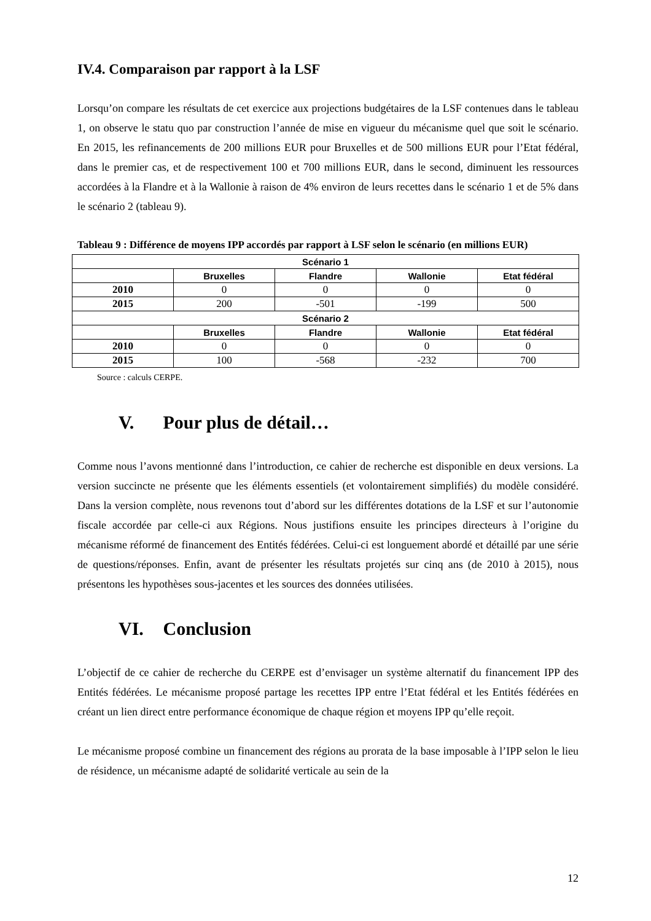IV.4. Comparaison par rapport à la LSF
Lorsqu’on compare les résultats de cet exercice aux projections budgétaires de la LSF contenues dans le tableau 1, on observe le statu quo par construction l’année de mise en vigueur du mécanisme quel que soit le scénario. En 2015, les refinancements de 200 millions EUR pour Bruxelles et de 500 millions EUR pour l’Etat fédéral, dans le premier cas, et de respectivement 100 et 700 millions EUR, dans le second, diminuent les ressources accordées à la Flandre et à la Wallonie à raison de 4% environ de leurs recettes dans le scénario 1 et de 5% dans le scénario 2 (tableau 9).
Tableau 9 : Différence de moyens IPP accordés par rapport à LSF selon le scénario (en millions EUR)
| Scénario 1 | | | | |
| --- | --- | --- | --- | --- |
| | Bruxelles | Flandre | Wallonie | Etat fédéral |
| 2010 | 0 | 0 | 0 | 0 |
| 2015 | 200 | -501 | -199 | 500 |
| Scénario 2 | | | | |
| | Bruxelles | Flandre | Wallonie | Etat fédéral |
| 2010 | 0 | 0 | 0 | 0 |
| 2015 | 100 | -568 | -232 | 700 |
Source : calculs CERPE.
V. Pour plus de détail…
Comme nous l’avons mentionné dans l’introduction, ce cahier de recherche est disponible en deux versions. La version succincte ne présente que les éléments essentiels (et volontairement simplifiés) du modèle considéré. Dans la version complète, nous revenons tout d’abord sur les différentes dotations de la LSF et sur l’autonomie fiscale accordée par celle-ci aux Régions. Nous justifions ensuite les principes directeurs à l’origine du mécanisme réformé de financement des Entités fédérées. Celui-ci est longuement abordé et détaillé par une série de questions/réponses. Enfin, avant de présenter les résultats projetés sur cinq ans (de 2010 à 2015), nous présentons les hypothèses sous-jacentes et les sources des données utilisées.
VI. Conclusion
L’objectif de ce cahier de recherche du CERPE est d’envisager un système alternatif du financement IPP des Entités fédérées. Le mécanisme proposé partage les recettes IPP entre l’Etat fédéral et les Entités fédérées en créant un lien direct entre performance économique de chaque région et moyens IPP qu’elle reçoit.
Le mécanisme proposé combine un financement des régions au prorata de la base imposable à l’IPP selon le lieu de résidence, un mécanisme adapté de solidarité verticale au sein de la
12